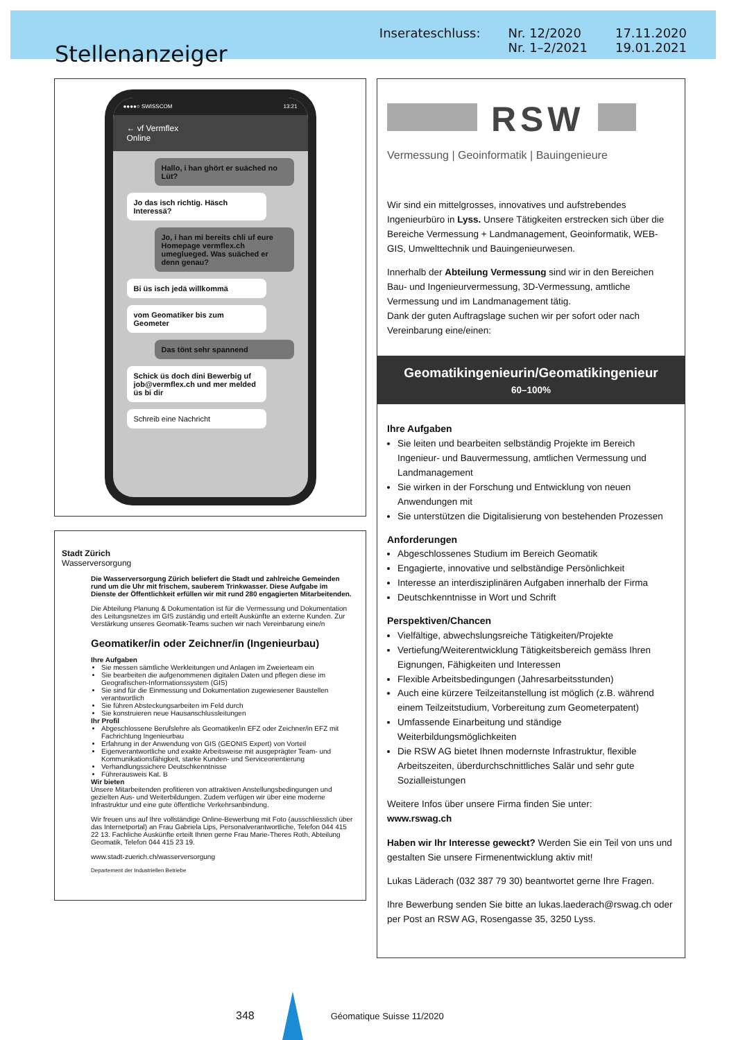Stellenanzeiger
Inserateschluss: Nr. 12/2020
Nr. 1–2/2021
17.11.2020
19.01.2021
●●●●○ SWISSCOM 13:21
← vf Vermflex
Online
Hallo, i han ghört er suäched no Lüt?
Jo das isch richtig. Häsch Interessä?
Jo, i han mi bereits chli uf eure Homepage vermflex.ch umeglueged. Was suäched er denn genau?
Bi üs isch jedä willkommä
vom Geomatiker bis zum Geometer
Das tönt sehr spannend
Schick üs doch dini Bewerbig uf job@vermflex.ch und mer melded üs bi dir
Schreib eine Nachricht
Stadt Zürich
Wasserversorgung
Die Wasserversorgung Zürich beliefert die Stadt und zahlreiche Gemeinden rund um die Uhr mit frischem, sauberem Trinkwasser. Diese Aufgabe im Dienste der Öffentlichkeit erfüllen wir mit rund 280 engagierten Mitarbeitenden.
Die Abteilung Planung & Dokumentation ist für die Vermessung und Dokumentation des Leitungsnetzes im GIS zuständig und erteilt Auskünfte an externe Kunden. Zur Verstärkung unseres Geomatik-Teams suchen wir nach Vereinbarung eine/n
Geomatiker/in oder Zeichner/in (Ingenieurbau)
Ihre Aufgaben
Sie messen sämtliche Werkleitungen und Anlagen im Zweierteam ein
Sie bearbeiten die aufgenommenen digitalen Daten und pflegen diese im Geografischen-Informationssystem (GIS)
Sie sind für die Einmessung und Dokumentation zugewiesener Baustellen verantwortlich
Sie führen Absteckungsarbeiten im Feld durch
Sie konstruieren neue Hausanschlussleitungen
Ihr Profil
Abgeschlossene Berufslehre als Geomatiker/in EFZ oder Zeichner/in EFZ mit Fachrichtung Ingenieurbau
Erfahrung in der Anwendung von GIS (GEONIS Expert) von Vorteil
Eigenverantwortliche und exakte Arbeitsweise mit ausgeprägter Team- und Kommunikationsfähigkeit, starke Kunden- und Serviceorientierung
Verhandlungssichere Deutschkenntnisse
Führerausweis Kat. B
Wir bieten
Unsere Mitarbeitenden profitieren von attraktiven Anstellungsbedingungen und gezielten Aus- und Weiterbildungen. Zudem verfügen wir über eine moderne Infrastruktur und eine gute öffentliche Verkehrsanbindung.
Wir freuen uns auf Ihre vollständige Online-Bewerbung mit Foto (ausschliesslich über das Internetportal) an Frau Gabriela Lips, Personalverantwortliche, Telefon 044 415 22 13. Fachliche Auskünfte erteilt Ihnen gerne Frau Marie-Theres Roth, Abteilung Geomatik, Telefon 044 415 23 19.
www.stadt-zuerich.ch/wasserversorgung
Departement der Industriellen Betriebe
RSW
Vermessung | Geoinformatik | Bauingenieure
Wir sind ein mittelgrosses, innovatives und aufstrebendes Ingenieurbüro in Lyss. Unsere Tätigkeiten erstrecken sich über die Bereiche Vermessung + Landmanagement, Geoinformatik, WEB-GIS, Umwelttechnik und Bauingenieurwesen.
Innerhalb der Abteilung Vermessung sind wir in den Bereichen Bau- und Ingenieurvermessung, 3D-Vermessung, amtliche Vermessung und im Landmanagement tätig.
Dank der guten Auftragslage suchen wir per sofort oder nach Vereinbarung eine/einen:
Geomatikingenieurin/Geomatikingenieur
60–100%
Ihre Aufgaben
Sie leiten und bearbeiten selbständig Projekte im Bereich Ingenieur- und Bauvermessung, amtlichen Vermessung und Landmanagement
Sie wirken in der Forschung und Entwicklung von neuen Anwendungen mit
Sie unterstützen die Digitalisierung von bestehenden Prozessen
Anforderungen
Abgeschlossenes Studium im Bereich Geomatik
Engagierte, innovative und selbständige Persönlichkeit
Interesse an interdisziplinären Aufgaben innerhalb der Firma
Deutschkenntnisse in Wort und Schrift
Perspektiven/Chancen
Vielfältige, abwechslungsreiche Tätigkeiten/Projekte
Vertiefung/Weiterentwicklung Tätigkeitsbereich gemäss Ihren Eignungen, Fähigkeiten und Interessen
Flexible Arbeitsbedingungen (Jahresarbeitsstunden)
Auch eine kürzere Teilzeitanstellung ist möglich (z.B. während einem Teilzeitstudium, Vorbereitung zum Geometerpatent)
Umfassende Einarbeitung und ständige Weiterbildungsmöglichkeiten
Die RSW AG bietet Ihnen modernste Infrastruktur, flexible Arbeitszeiten, überdurchschnittliches Salär und sehr gute Sozialleistungen
Weitere Infos über unsere Firma finden Sie unter:
www.rswag.ch
Haben wir Ihr Interesse geweckt? Werden Sie ein Teil von uns und gestalten Sie unsere Firmenentwicklung aktiv mit!
Lukas Läderach (032 387 79 30) beantwortet gerne Ihre Fragen.
Ihre Bewerbung senden Sie bitte an lukas.laederach@rswag.ch oder per Post an RSW AG, Rosengasse 35, 3250 Lyss.
348
Géomatique Suisse 11/2020